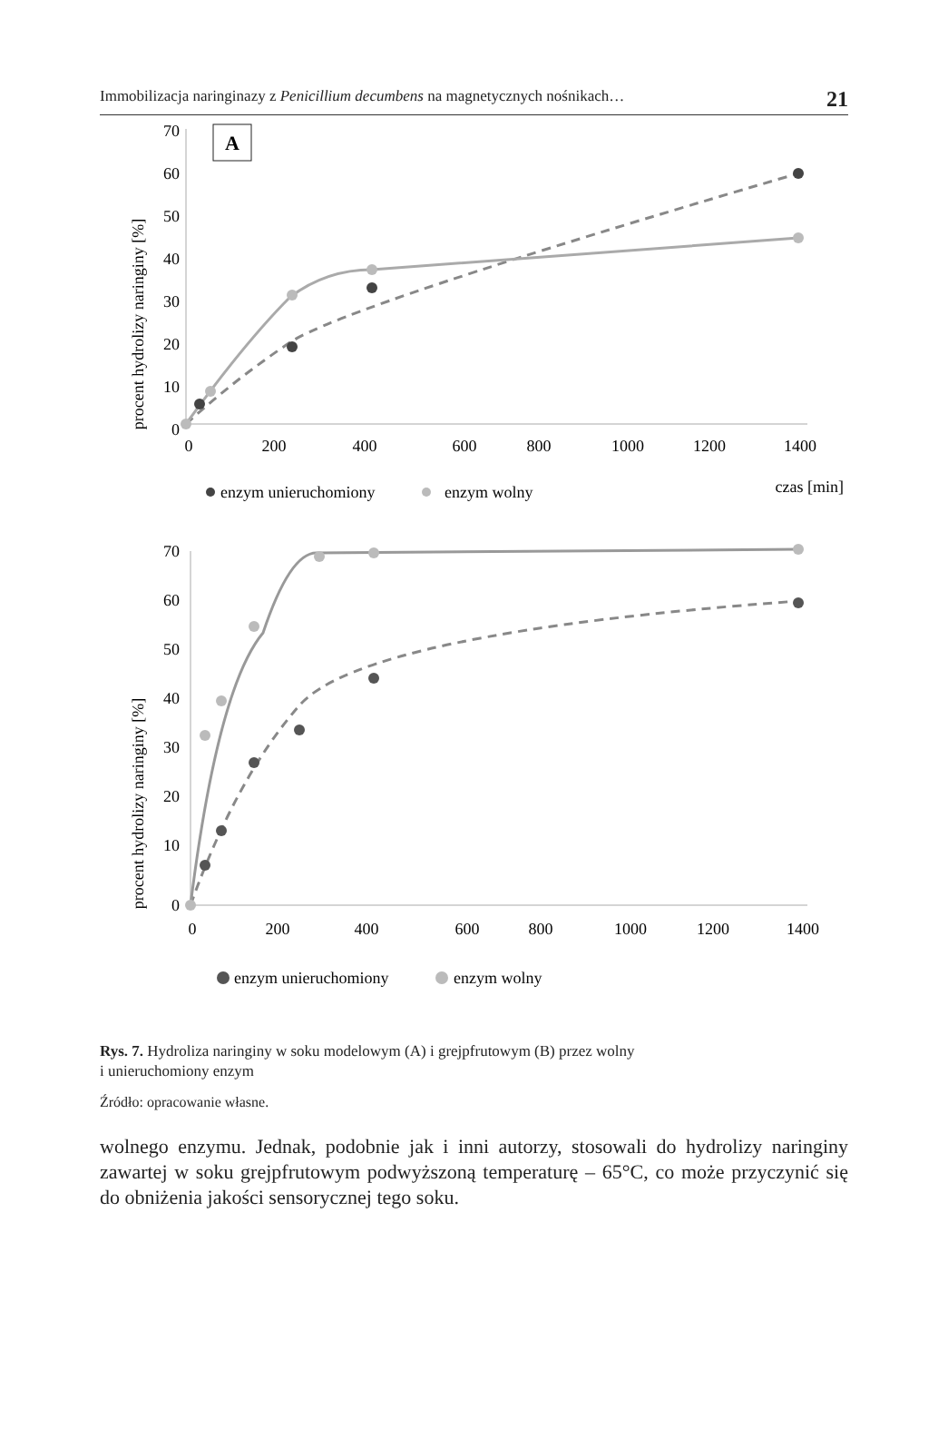Immobilizacja naringinazy z Penicillium decumbens na magnetycznych nośnikach… 21
procent hydrolizy naringiny [%]
70
60
50
40
30
20
10
0
0
200
400
600
800
1000
1200
1400
A
enzym unieruchomiony
enzym wolny
czas [min]
procent hydrolizy naringiny [%]
70
60
50
40
30
20
10
0
0
200
400
600
800
1000
1200
1400
enzym unieruchomiony
enzym wolny
Rys. 7. Hydroliza naringiny w soku modelowym (A) i grejpfrutowym (B) przez wolny
i unieruchomiony enzym
Źródło: opracowanie własne.
wolnego enzymu. Jednak, podobnie jak i inni autorzy, stosowali do hydrolizy narin­giny zawartej w soku grejpfrutowym podwyższoną temperaturę – 65°C, co może przyczynić się do obniżenia jakości sensorycznej tego soku.